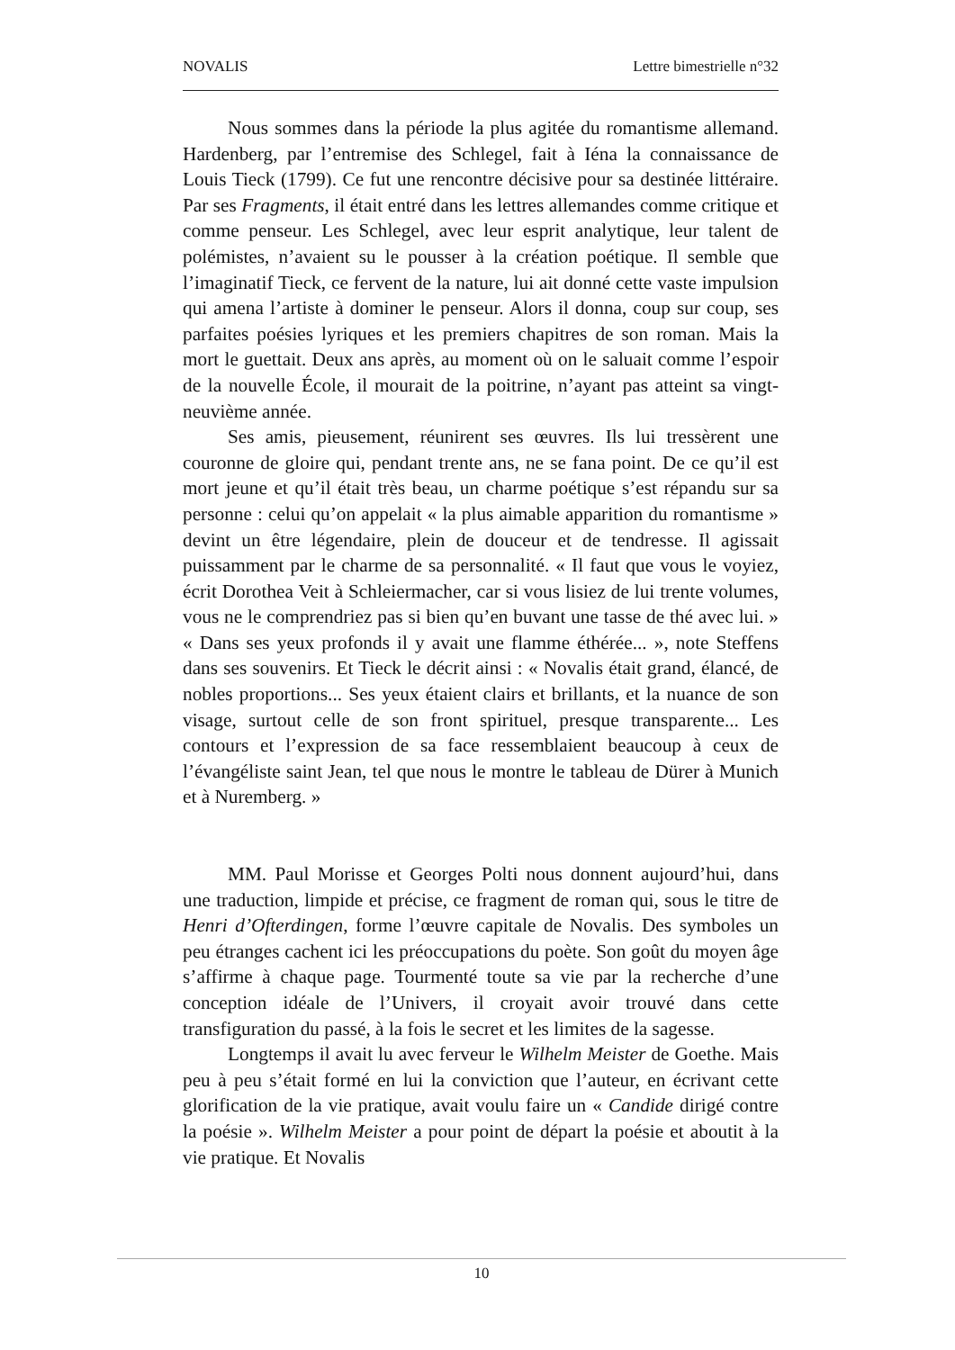NOVALIS Lettre bimestrielle n°32
Nous sommes dans la période la plus agitée du romantisme allemand. Hardenberg, par l’entremise des Schlegel, fait à Iéna la connaissance de Louis Tieck (1799). Ce fut une rencontre décisive pour sa destinée littéraire. Par ses Fragments, il était entré dans les lettres allemandes comme critique et comme penseur. Les Schlegel, avec leur esprit analytique, leur talent de polémistes, n’avaient su le pousser à la création poétique. Il semble que l’imaginatif Tieck, ce fervent de la nature, lui ait donné cette vaste impulsion qui amena l’artiste à dominer le penseur. Alors il donna, coup sur coup, ses parfaites poésies lyriques et les premiers chapitres de son roman. Mais la mort le guettait. Deux ans après, au moment où on le saluait comme l’espoir de la nouvelle École, il mourait de la poitrine, n’ayant pas atteint sa vingt-neuvième année.
Ses amis, pieusement, réunirent ses œuvres. Ils lui tressèrent une couronne de gloire qui, pendant trente ans, ne se fana point. De ce qu’il est mort jeune et qu’il était très beau, un charme poétique s’est répandu sur sa personne : celui qu’on appelait « la plus aimable apparition du romantisme » devint un être légendaire, plein de douceur et de tendresse. Il agissait puissamment par le charme de sa personnalité. « Il faut que vous le voyiez, écrit Dorothea Veit à Schleiermacher, car si vous lisiez de lui trente volumes, vous ne le comprendriez pas si bien qu’en buvant une tasse de thé avec lui. » « Dans ses yeux profonds il y avait une flamme éthérée... », note Steffens dans ses souvenirs. Et Tieck le décrit ainsi : « Novalis était grand, élancé, de nobles proportions... Ses yeux étaient clairs et brillants, et la nuance de son visage, surtout celle de son front spirituel, presque transparente... Les contours et l’expression de sa face ressemblaient beaucoup à ceux de l’évangéliste saint Jean, tel que nous le montre le tableau de Dürer à Munich et à Nuremberg. »
MM. Paul Morisse et Georges Polti nous donnent aujourd’hui, dans une traduction, limpide et précise, ce fragment de roman qui, sous le titre de Henri d’Ofterdingen, forme l’œuvre capitale de Novalis. Des symboles un peu étranges cachent ici les préoccupations du poète. Son goût du moyen âge s’affirme à chaque page. Tourmenté toute sa vie par la recherche d’une conception idéale de l’Univers, il croyait avoir trouvé dans cette transfiguration du passé, à la fois le secret et les limites de la sagesse.
Longtemps il avait lu avec ferveur le Wilhelm Meister de Goethe. Mais peu à peu s’était formé en lui la conviction que l’auteur, en écrivant cette glorification de la vie pratique, avait voulu faire un « Candide dirigé contre la poésie ». Wilhelm Meister a pour point de départ la poésie et aboutit à la vie pratique. Et Novalis
10